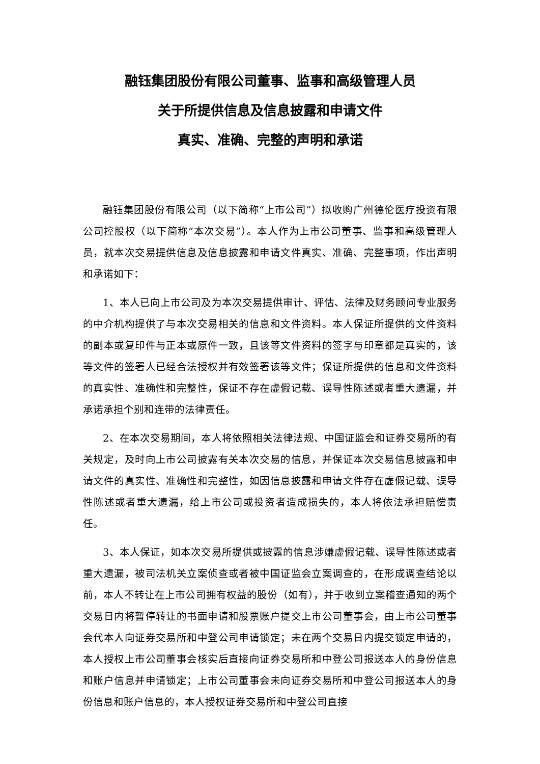融钰集团股份有限公司董事、监事和高级管理人员
关于所提供信息及信息披露和申请文件
真实、准确、完整的声明和承诺
融钰集团股份有限公司（以下简称“上市公司”）拟收购广州德伦医疗投资有限公司控股权（以下简称“本次交易”）。本人作为上市公司董事、监事和高级管理人员，就本次交易提供信息及信息披露和申请文件真实、准确、完整事项，作出声明和承诺如下：
1、本人已向上市公司及为本次交易提供审计、评估、法律及财务顾问专业服务的中介机构提供了与本次交易相关的信息和文件资料。本人保证所提供的文件资料的副本或复印件与正本或原件一致，且该等文件资料的签字与印章都是真实的，该等文件的签署人已经合法授权并有效签署该等文件；保证所提供的信息和文件资料的真实性、准确性和完整性，保证不存在虚假记载、误导性陈述或者重大遗漏，并承诺承担个别和连带的法律责任。
2、在本次交易期间，本人将依照相关法律法规、中国证监会和证券交易所的有关规定，及时向上市公司披露有关本次交易的信息，并保证本次交易信息披露和申请文件的真实性、准确性和完整性，如因信息披露和申请文件存在虚假记载、误导性陈述或者重大遗漏，给上市公司或投资者造成损失的，本人将依法承担赔偿责任。
3、本人保证，如本次交易所提供或披露的信息涉嫌虚假记载、误导性陈述或者重大遗漏，被司法机关立案侦查或者被中国证监会立案调查的，在形成调查结论以前，本人不转让在上市公司拥有权益的股份（如有），并于收到立案稽查通知的两个交易日内将暂停转让的书面申请和股票账户提交上市公司董事会，由上市公司董事会代本人向证券交易所和中登公司申请锁定；未在两个交易日内提交锁定申请的，本人授权上市公司董事会核实后直接向证券交易所和中登公司报送本人的身份信息和账户信息并申请锁定；上市公司董事会未向证券交易所和中登公司报送本人的身份信息和账户信息的，本人授权证券交易所和中登公司直接